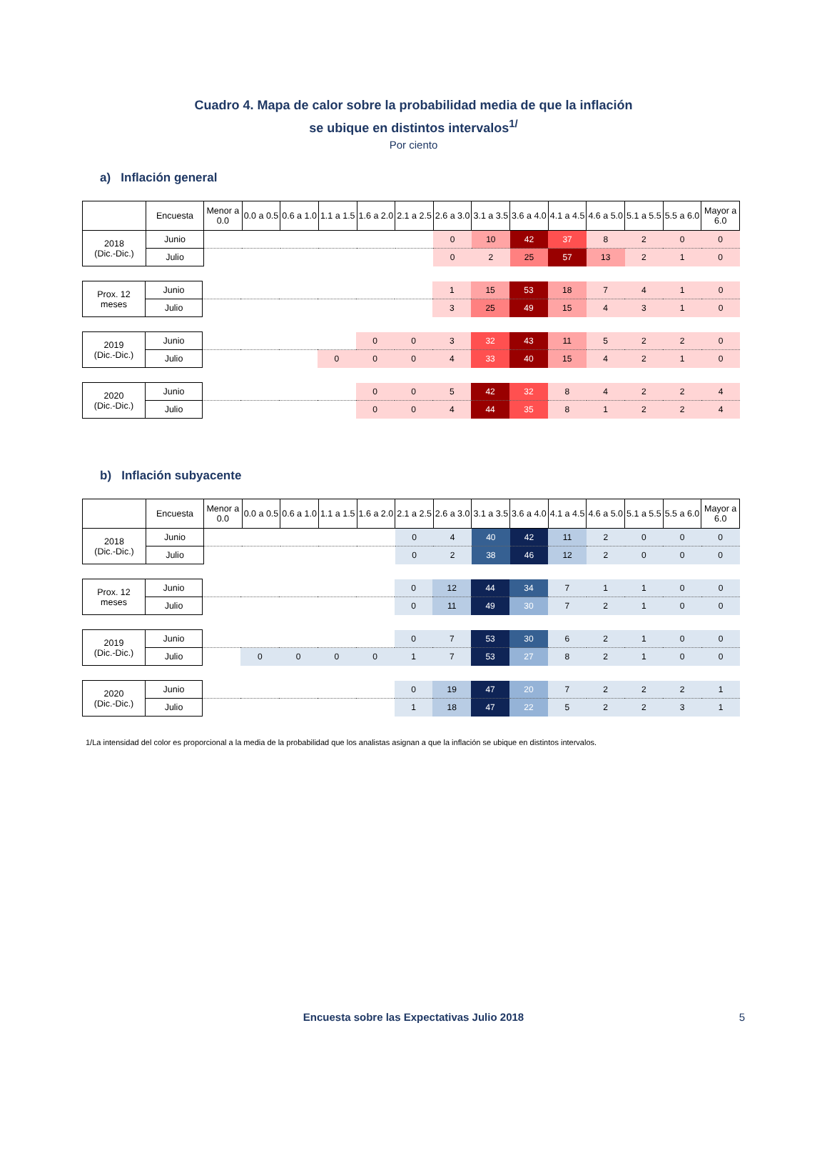Cuadro 4. Mapa de calor sobre la probabilidad media de que la inflación
se ubique en distintos intervalos<sup>1/</sup>
Por ciento
a) Inflación general
| | Encuesta | Menor a 0.0 | 0.0 a 0.5 | 0.6 a 1.0 | 1.1 a 1.5 | 1.6 a 2.0 | 2.1 a 2.5 | 2.6 a 3.0 | 3.1 a 3.5 | 3.6 a 4.0 | 4.1 a 4.5 | 4.6 a 5.0 | 5.1 a 5.5 | 5.5 a 6.0 | Mayor a 6.0 |
| --- | --- | --- | --- | --- | --- | --- | --- | --- | --- | --- | --- | --- | --- | --- | --- |
| 2018 (Dic.-Dic.) | Junio | | | | | | | 0 | 10 | 42 | 37 | 8 | 2 | 0 | 0 |
| | Julio | | | | | | | 0 | 2 | 25 | 57 | 13 | 2 | 1 | 0 |
| Prox. 12 meses | Junio | | 1 | 15 | 53 | 18 | 7 | 4 | 1 | 0 |
| | Julio | | 3 | 25 | 49 | 15 | 4 | 3 | 1 | 0 |
| 2019 (Dic.-Dic.) | Junio | | | 0 | 0 | 3 | 32 | 43 | 11 | 5 | 2 | 2 | 0 |
| | Julio | | 0 | 0 | 0 | 4 | 33 | 40 | 15 | 4 | 2 | 1 | 0 |
| 2020 (Dic.-Dic.) | Junio | | 0 | 0 | 5 | 42 | 32 | 8 | 4 | 2 | 2 | 4 |
| | Julio | | 0 | 0 | 4 | 44 | 35 | 8 | 1 | 2 | 2 | 4 |
b) Inflación subyacente
| | Encuesta | Menor a 0.0 | 0.0 a 0.5 | 0.6 a 1.0 | 1.1 a 1.5 | 1.6 a 2.0 | 2.1 a 2.5 | 2.6 a 3.0 | 3.1 a 3.5 | 3.6 a 4.0 | 4.1 a 4.5 | 4.6 a 5.0 | 5.1 a 5.5 | 5.5 a 6.0 | Mayor a 6.0 |
| --- | --- | --- | --- | --- | --- | --- | --- | --- | --- | --- | --- | --- | --- | --- | --- |
| 2018 (Dic.-Dic.) | Junio | | | | | | 0 | 4 | 40 | 42 | 11 | 2 | 0 | 0 | 0 |
| | Julio | | | | | | 0 | 2 | 38 | 46 | 12 | 2 | 0 | 0 | 0 |
| Prox. 12 meses | Junio | | 0 | 12 | 44 | 34 | 7 | 1 | 1 | 0 | 0 |
| | Julio | | 0 | 11 | 49 | 30 | 7 | 2 | 1 | 0 | 0 |
| 2019 (Dic.-Dic.) | Junio | | | | | | 0 | 7 | 53 | 30 | 6 | 2 | 1 | 0 | 0 |
| | Julio | | 0 | 0 | 0 | 0 | 1 | 7 | 53 | 27 | 8 | 2 | 1 | 0 | 0 |
| 2020 (Dic.-Dic.) | Junio | | 0 | 19 | 47 | 20 | 7 | 2 | 2 | 2 | 1 |
| | Julio | | 1 | 18 | 47 | 22 | 5 | 2 | 2 | 3 | 1 |
1/La intensidad del color es proporcional a la media de la probabilidad que los analistas asignan a que la inflación se ubique en distintos intervalos.
Encuesta sobre las Expectativas Julio 2018 5